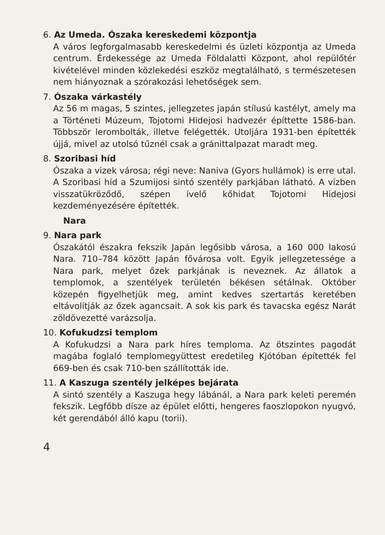6. Az Umeda. Ószaka kereskedemi központja
A város legforgalmasabb kereskedelmi és üzleti központja az Umeda centrum. Érdekessége az Umeda Földalatti Központ, ahol repülőtér kivételével minden közlekedési eszköz megtalálható, s természetesen nem hiányoznak a szórakozási lehetőségek sem.
7. Ószaka várkastély
Az 56 m magas, 5 szintes, jellegzetes japán stílusú kastélyt, amely ma a Történeti Múzeum, Tojotomi Hidejosi hadvezér építtette 1586-ban. Többször lerombolták, illetve felégették. Utoljára 1931-ben építették újjá, mivel az utolsó tűznél csak a gránittalpazat maradt meg.
8. Szoribasi híd
Ószaka a vizek városa; régi neve: Naniva (Gyors hullámok) is erre utal. A Szoribasi híd a Szumijosi sintó szentély parkjában látható. A vízben visszatükröződő, szépen ívelő kőhidat Tojotomi Hidejosi kezdeményezésére építették.
Nara
9. Nara park
Ószakától északra fekszik Japán legősibb városa, a 160 000 lakosú Nara. 710–784 között Japán fővárosa volt. Egyik jellegzetessége a Nara park, melyet őzek parkjának is neveznek. Az állatok a templomok, a szentélyek területén békésen sétálnak. Október közepén figyelhetjük meg, amint kedves szertartás keretében eltávolítják az őzek agancsait. A sok kis park és tavacska egész Narát zöldövezetté varázsolja.
10. Kofukudzsi templom
A Kofukudzsi a Nara park híres temploma. Az ötszintes pagodát magába foglaló templomegyüttest eredetileg Kjótóban építették fel 669-ben és csak 710-ben szállították ide.
11. A Kaszuga szentély jelképes bejárata
A sintó szentély a Kaszuga hegy lábánál, a Nara park keleti peremén fekszik. Legfőbb dísze az épület előtti, hengeres faoszlopokon nyugvó, két gerendából álló kapu (torii).
4